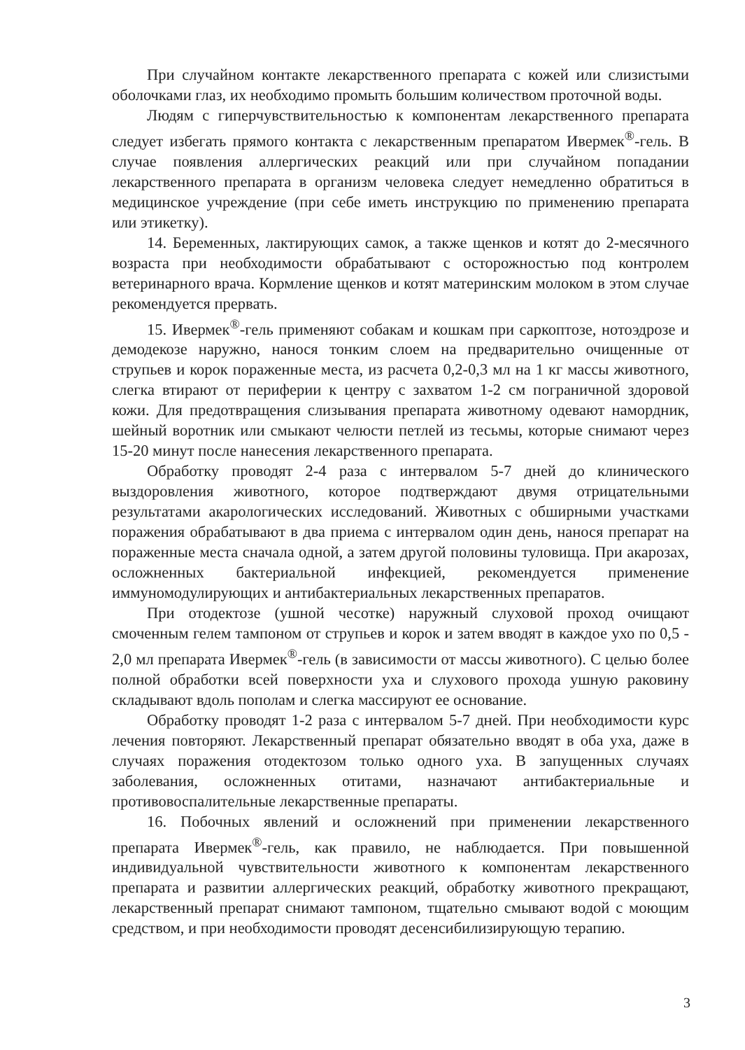При случайном контакте лекарственного препарата с кожей или слизистыми оболочками глаз, их необходимо промыть большим количеством проточной воды.
Людям с гиперчувствительностью к компонентам лекарственного препарата следует избегать прямого контакта с лекарственным препаратом Ивермек<sup>®</sup>-гель. В случае появления аллергических реакций или при случайном попадании лекарственного препарата в организм человека следует немедленно обратиться в медицинское учреждение (при себе иметь инструкцию по применению препарата или этикетку).
14. Беременных, лактирующих самок, а также щенков и котят до 2-месячного возраста при необходимости обрабатывают с осторожностью под контролем ветеринарного врача. Кормление щенков и котят материнским молоком в этом случае рекомендуется прервать.
15. Ивермек<sup>®</sup>-гель применяют собакам и кошкам при саркоптозе, нотоэдрозе и демодекозе наружно, нанося тонким слоем на предварительно очищенные от струпьев и корок пораженные места, из расчета 0,2-0,3 мл на 1 кг массы животного, слегка втирают от периферии к центру с захватом 1-2 см пограничной здоровой кожи. Для предотвращения слизывания препарата животному одевают намордник, шейный воротник или смыкают челюсти петлей из тесьмы, которые снимают через 15-20 минут после нанесения лекарственного препарата.
Обработку проводят 2-4 раза с интервалом 5-7 дней до клинического выздоровления животного, которое подтверждают двумя отрицательными результатами акарологических исследований. Животных с обширными участками поражения обрабатывают в два приема с интервалом один день, нанося препарат на пораженные места сначала одной, а затем другой половины туловища. При акарозах, осложненных бактериальной инфекцией, рекомендуется применение иммуномодулирующих и антибактериальных лекарственных препаратов.
При отодектозе (ушной чесотке) наружный слуховой проход очищают смоченным гелем тампоном от струпьев и корок и затем вводят в каждое ухо по 0,5 - 2,0 мл препарата Ивермек<sup>®</sup>-гель (в зависимости от массы животного). С целью более полной обработки всей поверхности уха и слухового прохода ушную раковину складывают вдоль пополам и слегка массируют ее основание.
Обработку проводят 1-2 раза с интервалом 5-7 дней. При необходимости курс лечения повторяют. Лекарственный препарат обязательно вводят в оба уха, даже в случаях поражения отодектозом только одного уха. В запущенных случаях заболевания, осложненных отитами, назначают антибактериальные и противовоспалительные лекарственные препараты.
16. Побочных явлений и осложнений при применении лекарственного препарата Ивермек<sup>®</sup>-гель, как правило, не наблюдается. При повышенной индивидуальной чувствительности животного к компонентам лекарственного препарата и развитии аллергических реакций, обработку животного прекращают, лекарственный препарат снимают тампоном, тщательно смывают водой с моющим средством, и при необходимости проводят десенсибилизирующую терапию.
3